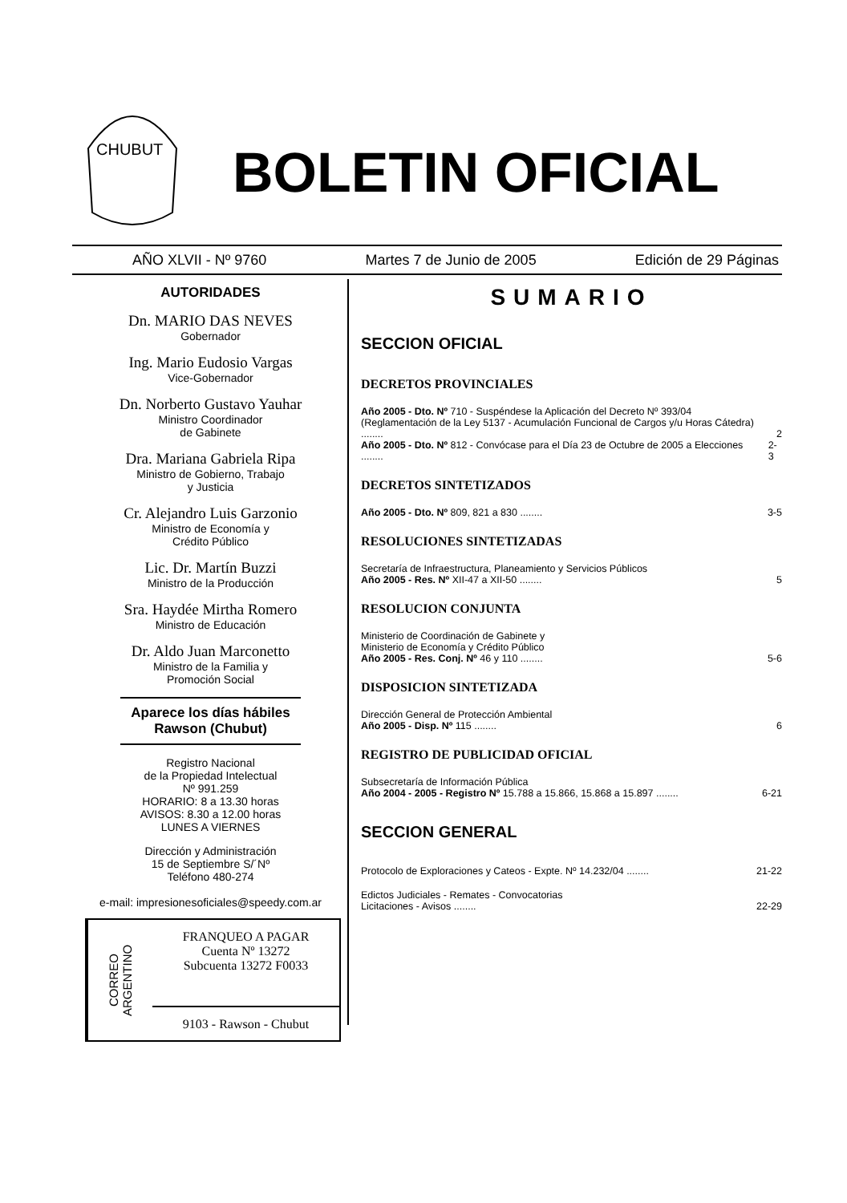CHUBUT
BOLETIN OFICIAL
AÑO XLVII - Nº 9760 Martes 7 de Junio de 2005 Edición de 29 Páginas
AUTORIDADES
Dn. MARIO DAS NEVES
Gobernador
Ing. Mario Eudosio Vargas
Vice-Gobernador
Dn. Norberto Gustavo Yauhar
Ministro Coordinador
de Gabinete
Dra. Mariana Gabriela Ripa
Ministro de Gobierno, Trabajo
y Justicia
Cr. Alejandro Luis Garzonio
Ministro de Economía y
Crédito Público
Lic. Dr. Martín Buzzi
Ministro de la Producción
Sra. Haydée Mirtha Romero
Ministro de Educación
Dr. Aldo Juan Marconetto
Ministro de la Familia y
Promoción Social
Aparece los días hábiles
Rawson (Chubut)
Registro Nacional
de la Propiedad Intelectual
Nº 991.259
HORARIO: 8 a 13.30 horas
AVISOS: 8.30 a 12.00 horas
LUNES A VIERNES
Dirección y Administración
15 de Septiembre S/´Nº
Teléfono 480-274
e-mail: impresionesoficiales@speedy.com.ar
CORREO ARGENTINO
FRANQUEO A PAGAR
Cuenta Nº 13272
Subcuenta 13272 F0033
9103 - Rawson - Chubut
SUMARIO
SECCION OFICIAL
DECRETOS PROVINCIALES
Año 2005 - Dto. Nº 710 - Suspéndese la Aplicación del Decreto Nº 393/04 (Reglamentación de la Ley 5137 - Acumulación Funcional de Cargos y/u Horas Cátedra) ........ 2
Año 2005 - Dto. Nº 812 - Convócase para el Día 23 de Octubre de 2005 a Elecciones ........ 2-3
DECRETOS SINTETIZADOS
Año 2005 - Dto. Nº 809, 821 a 830 ........ 3-5
RESOLUCIONES SINTETIZADAS
Secretaría de Infraestructura, Planeamiento y Servicios Públicos
Año 2005 - Res. Nº XII-47 a XII-50 ........ 5
RESOLUCION CONJUNTA
Ministerio de Coordinación de Gabinete y
Ministerio de Economía y Crédito Público
Año 2005 - Res. Conj. Nº 46 y 110 ........ 5-6
DISPOSICION SINTETIZADA
Dirección General de Protección Ambiental
Año 2005 - Disp. Nº 115 ........ 6
REGISTRO DE PUBLICIDAD OFICIAL
Subsecretaría de Información Pública
Año 2004 - 2005 - Registro Nº 15.788 a 15.866, 15.868 a 15.897 ........ 6-21
SECCION GENERAL
Protocolo de Exploraciones y Cateos - Expte. Nº 14.232/04 ........ 21-22
Edictos Judiciales - Remates - Convocatorias
Licitaciones - Avisos ........ 22-29